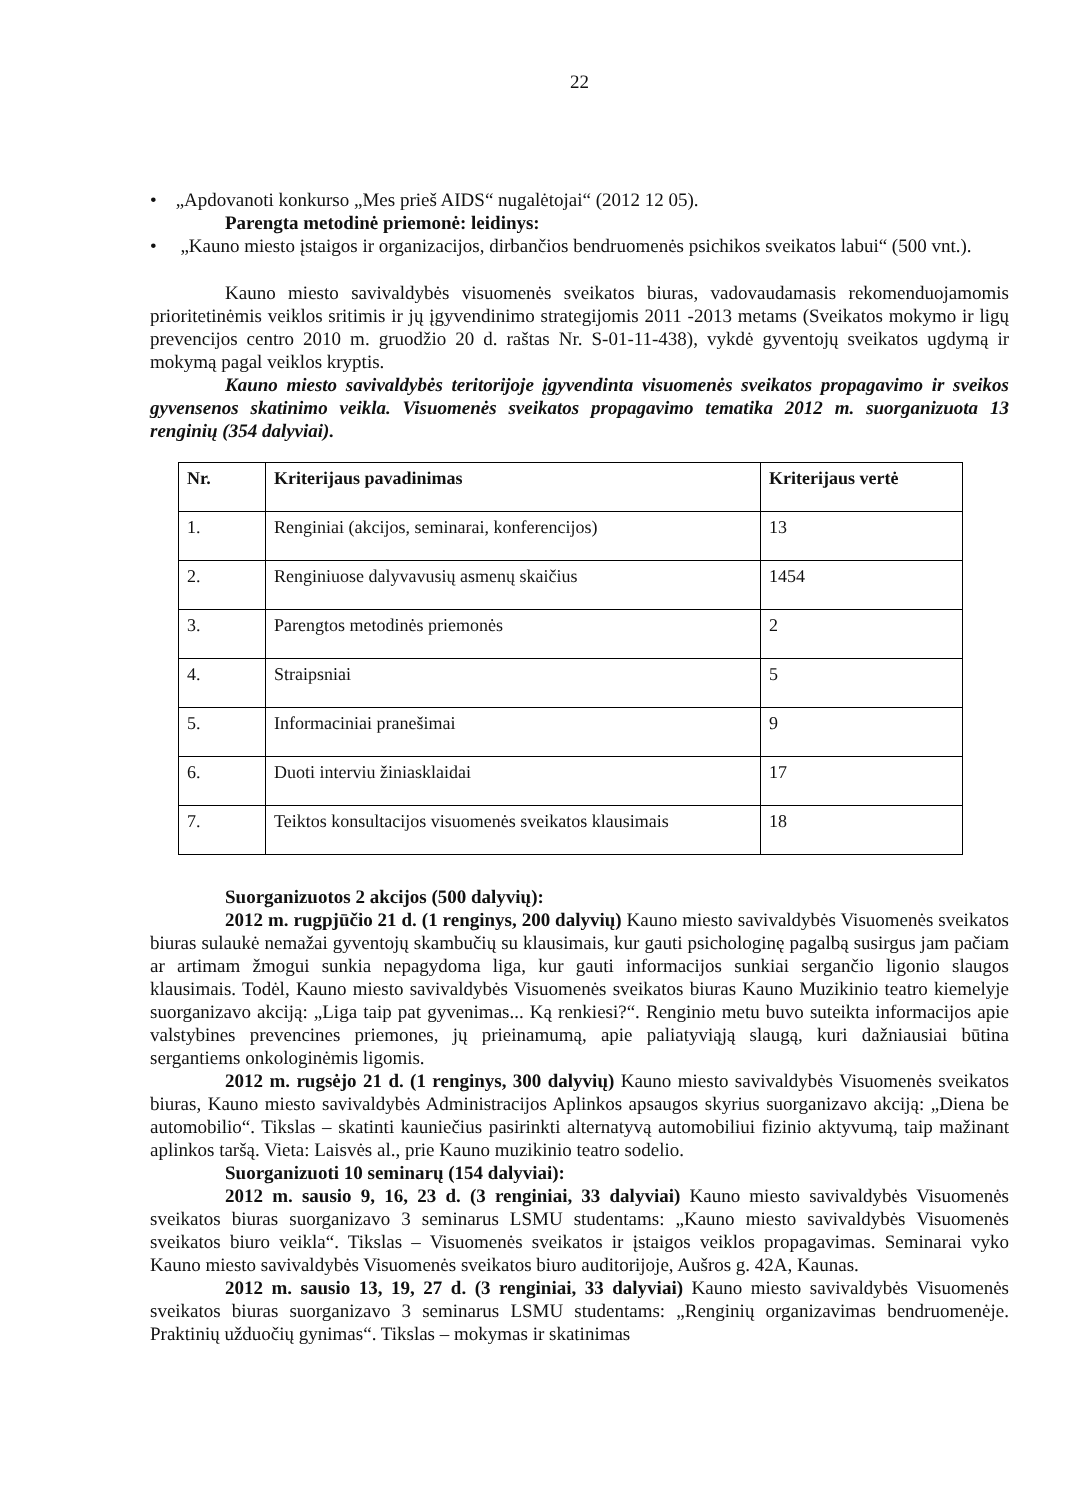22
• „Apdovanoti konkurso „Mes prieš AIDS“ nugalėtojai“ (2012 12 05).
Parengta metodinė priemonė: leidinys:
• „Kauno miesto įstaigos ir organizacijos, dirbančios bendruomenės psichikos sveikatos labui“ (500 vnt.).
Kauno miesto savivaldybės visuomenės sveikatos biuras, vadovaudamasis rekomenduojamomis prioritetinėmis veiklos sritimis ir jų įgyvendinimo strategijomis 2011 -2013 metams (Sveikatos mokymo ir ligų prevencijos centro 2010 m. gruodžio 20 d. raštas Nr. S-01-11-438), vykdė gyventojų sveikatos ugdymą ir mokymą pagal veiklos kryptis.
Kauno miesto savivaldybės teritorijoje įgyvendinta visuomenės sveikatos propagavimo ir sveikos gyvensenos skatinimo veikla. Visuomenės sveikatos propagavimo tematika 2012 m. suorganizuota 13 renginių (354 dalyviai).
| Nr. | Kriterijaus pavadinimas | Kriterijaus vertė |
| --- | --- | --- |
| 1. | Renginiai (akcijos, seminarai, konferencijos) | 13 |
| 2. | Renginiuose dalyvavusių asmenų skaičius | 1454 |
| 3. | Parengtos metodinės priemonės | 2 |
| 4. | Straipsniai | 5 |
| 5. | Informaciniai pranešimai | 9 |
| 6. | Duoti interviu žiniasklaidai | 17 |
| 7. | Teiktos konsultacijos visuomenės sveikatos klausimais | 18 |
Suorganizuotos 2 akcijos (500 dalyvių):
2012 m. rugpjūčio 21 d. (1 renginys, 200 dalyvių) Kauno miesto savivaldybės Visuomenės sveikatos biuras sulaukė nemažai gyventojų skambučių su klausimais, kur gauti psichologinę pagalbą susirgus jam pačiam ar artimam žmogui sunkia nepagydoma liga, kur gauti informacijos sunkiai sergančio ligonio slaugos klausimais. Todėl, Kauno miesto savivaldybės Visuomenės sveikatos biuras Kauno Muzikinio teatro kiemelyje suorganizavo akciją: „Liga taip pat gyvenimas... Ką renkiesi?“. Renginio metu buvo suteikta informacijos apie valstybines prevencines priemones, jų prieinamumą, apie paliatyviąją slaugą, kuri dažniausiai būtina sergantiems onkologinėmis ligomis.
2012 m. rugsėjo 21 d. (1 renginys, 300 dalyvių) Kauno miesto savivaldybės Visuomenės sveikatos biuras, Kauno miesto savivaldybės Administracijos Aplinkos apsaugos skyrius suorganizavo akciją: „Diena be automobilio“. Tikslas – skatinti kauniečius pasirinkti alternatyvą automobiliui fizinio aktyvumą, taip mažinant aplinkos taršą. Vieta: Laisvės al., prie Kauno muzikinio teatro sodelio.
Suorganizuoti 10 seminarų (154 dalyviai):
2012 m. sausio 9, 16, 23 d. (3 renginiai, 33 dalyviai) Kauno miesto savivaldybės Visuomenės sveikatos biuras suorganizavo 3 seminarus LSMU studentams: „Kauno miesto savivaldybės Visuomenės sveikatos biuro veikla“. Tikslas – Visuomenės sveikatos ir įstaigos veiklos propagavimas. Seminarai vyko Kauno miesto savivaldybės Visuomenės sveikatos biuro auditorijoje, Aušros g. 42A, Kaunas.
2012 m. sausio 13, 19, 27 d. (3 renginiai, 33 dalyviai) Kauno miesto savivaldybės Visuomenės sveikatos biuras suorganizavo 3 seminarus LSMU studentams: „Renginių organizavimas bendruomenėje. Praktinių užduočių gynimas“. Tikslas – mokymas ir skatinimas